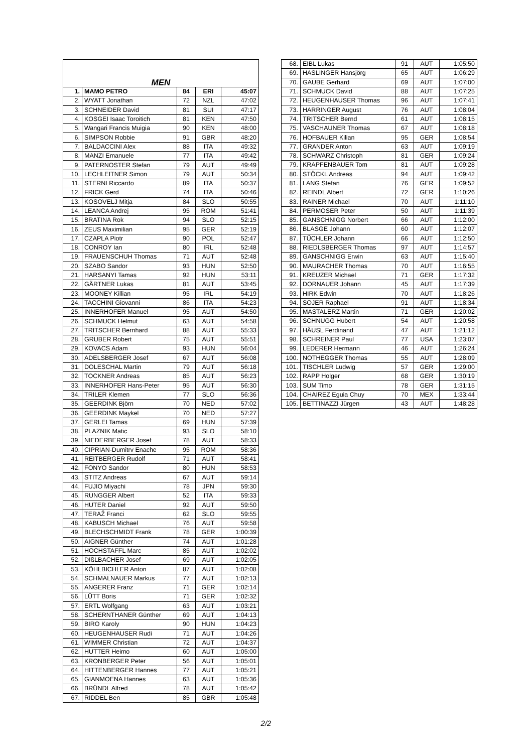| MEN | | | | |
| 1. | MAMO PETRO | 84 | ERI | 45:07 |
| 2. | WYATT Jonathan | 72 | NZL | 47:02 |
| 3. | SCHNEIDER David | 81 | SUI | 47:17 |
| 4. | KOSGEI Isaac Toroitich | 81 | KEN | 47:50 |
| 5. | Wangari Francis Muigia | 90 | KEN | 48:00 |
| 6. | SIMPSON Robbie | 91 | GBR | 48:20 |
| 7. | BALDACCINI Alex | 88 | ITA | 49:32 |
| 8. | MANZI Emanuele | 77 | ITA | 49:42 |
| 9. | PATERNOSTER Stefan | 79 | AUT | 49:49 |
| 10. | LECHLEITNER Simon | 79 | AUT | 50:34 |
| 11. | STERNI Riccardo | 89 | ITA | 50:37 |
| 12. | FRICK Gerd | 74 | ITA | 50:46 |
| 13. | KOSOVELJ Mitja | 84 | SLO | 50:55 |
| 14. | LEANCA Andrej | 95 | ROM | 51:41 |
| 15. | BRATINA Rok | 94 | SLO | 52:15 |
| 16. | ZEUS Maximilian | 95 | GER | 52:19 |
| 17. | CZAPLA Piotr | 90 | POL | 52:47 |
| 18. | CONROY Ian | 80 | IRL | 52:48 |
| 19. | FRAUENSCHUH Thomas | 71 | AUT | 52:48 |
| 20. | SZABO Sandor | 93 | HUN | 52:50 |
| 21. | HARSANYI Tamas | 92 | HUN | 53:11 |
| 22. | GÄRTNER Lukas | 81 | AUT | 53:45 |
| 23. | MOONEY Killian | 95 | IRL | 54:19 |
| 24. | TACCHINI Giovanni | 86 | ITA | 54:23 |
| 25. | INNERHOFER Manuel | 95 | AUT | 54:50 |
| 26. | SCHMUCK Helmut | 63 | AUT | 54:58 |
| 27. | TRITSCHER Bernhard | 88 | AUT | 55:33 |
| 28. | GRUBER Robert | 75 | AUT | 55:51 |
| 29. | KOVACS Adam | 93 | HUN | 56:04 |
| 30. | ADELSBERGER Josef | 67 | AUT | 56:08 |
| 31. | DOLESCHAL Martin | 79 | AUT | 56:18 |
| 32. | TOCKNER Andreas | 85 | AUT | 56:23 |
| 33. | INNERHOFER Hans-Peter | 95 | AUT | 56:30 |
| 34. | TRILER Klemen | 77 | SLO | 56:36 |
| 35. | GEERDINK Björn | 70 | NED | 57:02 |
| 36. | GEERDINK Maykel | 70 | NED | 57:27 |
| 37. | GERLEI Tamas | 69 | HUN | 57:39 |
| 38. | PLAZNIK Matic | 93 | SLO | 58:10 |
| 39. | NIEDERBERGER Josef | 78 | AUT | 58:33 |
| 40. | CIPRIAN-Dumitrv Enache | 95 | ROM | 58:36 |
| 41. | REITBERGER Rudolf | 71 | AUT | 58:41 |
| 42. | FONYO Sandor | 80 | HUN | 58:53 |
| 43. | STITZ Andreas | 67 | AUT | 59:14 |
| 44. | FUJIO Miyachi | 78 | JPN | 59:30 |
| 45. | RUNGGER Albert | 52 | ITA | 59:33 |
| 46. | HUTER Daniel | 92 | AUT | 59:50 |
| 47. | TERAŽ Franci | 62 | SLO | 59:55 |
| 48. | KABUSCH Michael | 76 | AUT | 59:58 |
| 49. | BLECHSCHMIDT Frank | 78 | GER | 1:00:39 |
| 50. | AIGNER Günther | 74 | AUT | 1:01:28 |
| 51. | HOCHSTAFFL Marc | 85 | AUT | 1:02:02 |
| 52. | DIßLBACHER Josef | 69 | AUT | 1:02:05 |
| 53. | KÖHLBICHLER Anton | 87 | AUT | 1:02:08 |
| 54. | SCHMALNAUER Markus | 77 | AUT | 1:02:13 |
| 55. | ANGERER Franz | 71 | GER | 1:02:14 |
| 56. | LÜTT Boris | 71 | GER | 1:02:32 |
| 57. | ERTL Wolfgang | 63 | AUT | 1:03:21 |
| 58. | SCHERNTHANER Günther | 69 | AUT | 1:04:13 |
| 59. | BIRO Karoly | 90 | HUN | 1:04:23 |
| 60. | HEUGENHAUSER Rudi | 71 | AUT | 1:04:26 |
| 61. | WIMMER Christian | 72 | AUT | 1:04:37 |
| 62. | HUTTER Heimo | 60 | AUT | 1:05:00 |
| 63. | KRONBERGER Peter | 56 | AUT | 1:05:01 |
| 64. | HITTENBERGER Hannes | 77 | AUT | 1:05:21 |
| 65. | GIANMOENA Hannes | 63 | AUT | 1:05:36 |
| 66. | BRÜNDL Alfred | 78 | AUT | 1:05:42 |
| 67. | RIDDEL Ben | 85 | GBR | 1:05:48 |
| 68. | EIBL Lukas | 91 | AUT | 1:05:50 |
| 69. | HASLINGER Hansjörg | 65 | AUT | 1:06:29 |
| 70. | GAUBE Gerhard | 69 | AUT | 1:07:00 |
| 71. | SCHMUCK David | 88 | AUT | 1:07:25 |
| 72. | HEUGENHAUSER Thomas | 96 | AUT | 1:07:41 |
| 73. | HARRINGER August | 76 | AUT | 1:08:04 |
| 74. | TRITSCHER Bernd | 61 | AUT | 1:08:15 |
| 75. | VASCHAUNER Thomas | 67 | AUT | 1:08:18 |
| 76. | HOFBAUER Kilian | 95 | GER | 1:08:54 |
| 77. | GRANDER Anton | 63 | AUT | 1:09:19 |
| 78. | SCHWARZ Christoph | 81 | GER | 1:09:24 |
| 79. | KRAPFENBAUER Tom | 81 | AUT | 1:09:28 |
| 80. | STÖCKL Andreas | 94 | AUT | 1:09:42 |
| 81. | LANG Stefan | 76 | GER | 1:09:52 |
| 82. | REINDL Albert | 72 | GER | 1:10:26 |
| 83. | RAINER Michael | 70 | AUT | 1:11:10 |
| 84. | PERMOSER Peter | 50 | AUT | 1:11:39 |
| 85. | GANSCHNIGG Norbert | 66 | AUT | 1:12:00 |
| 86. | BLASGE Johann | 60 | AUT | 1:12:07 |
| 87. | TÜCHLER Johann | 66 | AUT | 1:12:50 |
| 88. | RIEDLSBERGER Thomas | 97 | AUT | 1:14:57 |
| 89. | GANSCHNIGG Erwin | 63 | AUT | 1:15:40 |
| 90. | MAURACHER Thomas | 70 | AUT | 1:16:55 |
| 91. | KREUZER Michael | 71 | GER | 1:17:32 |
| 92. | DORNAUER Johann | 45 | AUT | 1:17:39 |
| 93. | HIRK Edwin | 70 | AUT | 1:18:26 |
| 94. | SOJER Raphael | 91 | AUT | 1:18:34 |
| 95. | MASTALERZ Martin | 71 | GER | 1:20:02 |
| 96. | SCHNUGG Hubert | 54 | AUT | 1:20:58 |
| 97. | HÄUSL Ferdinand | 47 | AUT | 1:21:12 |
| 98. | SCHREINER Paul | 77 | USA | 1:23:07 |
| 99. | LEDERER Hermann | 46 | AUT | 1:26:24 |
| 100. | NOTHEGGER Thomas | 55 | AUT | 1:28:09 |
| 101. | TISCHLER Ludwig | 57 | GER | 1:29:00 |
| 102. | RAPP Holger | 68 | GER | 1:30:19 |
| 103. | SUM Timo | 78 | GER | 1:31:15 |
| 104. | CHAIREZ Eguia Chuy | 70 | MEX | 1:33:44 |
| 105. | BETTINAZZI Jürgen | 43 | AUT | 1:48:28 |
2/2